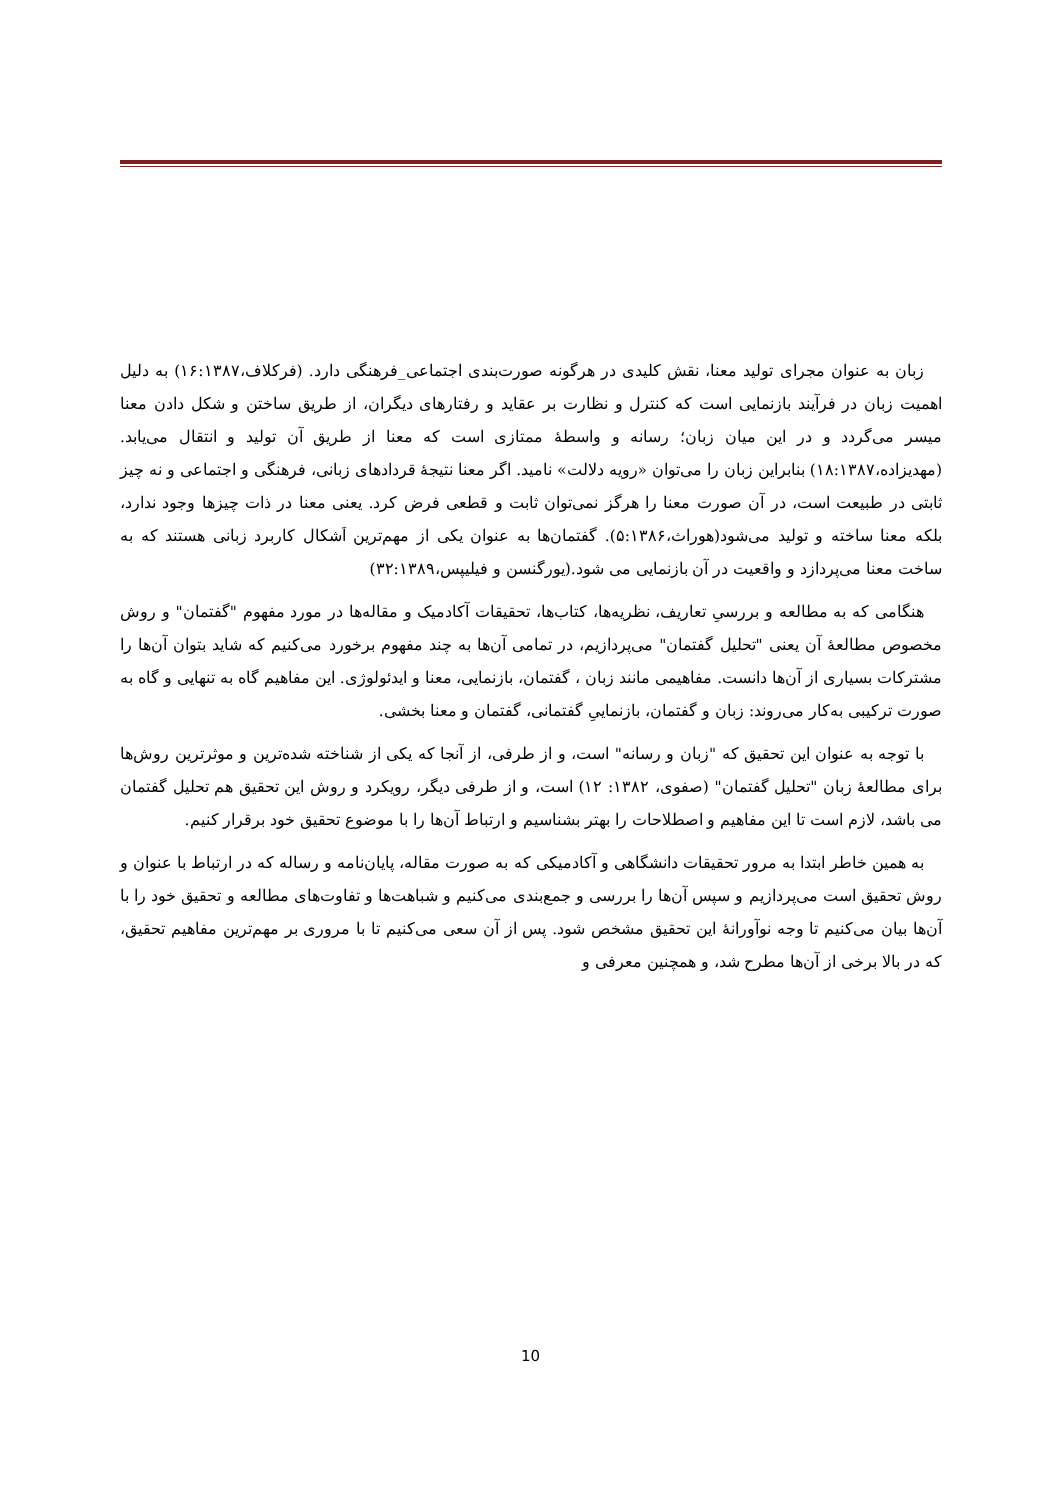زبان به عنوان مجرای تولید معنا، نقش کلیدی در هرگونه صورت‌بندی اجتماعی_فرهنگی دارد. (فرکلاف،۱۶:۱۳۸۷) به دلیل اهمیت زبان در فرآیند بازنمایی است که کنترل و نظارت بر عقاید و رفتارهای دیگران، از طریق ساختن و شکل دادن معنا میسر می‌گردد و در این میان زبان؛ رسانه و واسطهٔ ممتازی است که معنا از طریق آن تولید و انتقال می‌یابد. (مهدیزاده،۱۸:۱۳۸۷) بنابراین زبان را می‌توان «رویه دلالت» نامید. اگر معنا نتیجهٔ قردادهای زبانی، فرهنگی و اجتماعی و نه چیز ثابتی در طبیعت است، در آن صورت معنا را هرگز نمی‌توان ثابت و قطعی فرض کرد. یعنی معنا در ذات چیزها وجود ندارد، بلکه معنا ساخته و تولید می‌شود(هوراث،۵:۱۳۸۶). گفتمان‌ها به عنوان یکی از مهم‌ترین اَشکال کاربرد زبانی هستند که به ساخت معنا می‌پردازد و واقعیت در آن بازنمایی می شود.(یورگنسن و فیلیپس،۳۲:۱۳۸۹)
هنگامی که به مطالعه و بررسیِ تعاریف، نظریه‌ها، کتاب‌ها، تحقیقات آکادمیک و مقاله‌ها در مورد مفهوم "گفتمان" و روش مخصوص مطالعهٔ آن یعنی "تحلیل گفتمان" می‌پردازیم، در تمامی آن‌ها به چند مفهوم برخورد می‌کنیم که شاید بتوان آن‌ها را مشترکات بسیاری از آن‌ها دانست. مفاهیمی مانند زبان ، گفتمان، بازنمایی، معنا و ایدئولوژی. این مفاهیم گاه به تنهایی و گاه به صورت ترکیبی به‌کار می‌روند: زبان و گفتمان، بازنماییِ گفتمانی، گفتمان و معنا بخشی.
با توجه به عنوان این تحقیق که "زبان و رسانه" است، و از طرفی، از آنجا که یکی از شناخته شده‌ترین و موثرترین روش‌ها برای مطالعهٔ زبان "تحلیل گفتمان" (صفوی، ۱۳۸۲: ۱۲) است، و از طرفی دیگر، رویکرد و روش این تحقیق هم تحلیل گفتمان می باشد، لازم است تا این مفاهیم و اصطلاحات را بهتر بشناسیم و ارتباط آن‌ها را با موضوع تحقیق خود برقرار کنیم.
به همین خاطر ابتدا به مرور تحقیقات دانشگاهی و آکادمیکی که به صورت مقاله، پایان‌نامه و رساله که در ارتباط با عنوان و روش تحقیق است می‌پردازیم و سپس آن‌ها را بررسی و جمع‌بندی می‌کنیم و شباهت‌ها و تفاوت‌های مطالعه و تحقیق خود را با آن‌ها بیان می‌کنیم تا وجه نوآورانهٔ این تحقیق مشخص شود. پس از آن سعی می‌کنیم تا با مروری بر مهم‌ترین مفاهیم تحقیق، که در بالا برخی از آن‌ها مطرح شد، و همچنین معرفی و
10